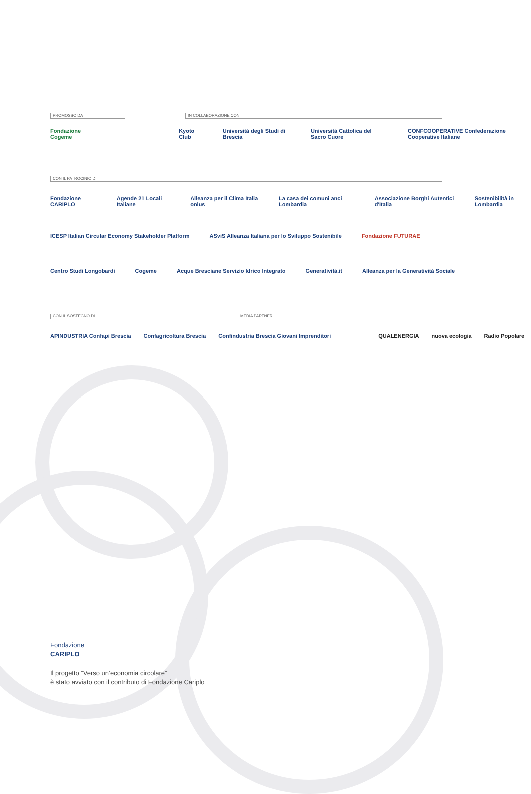PROMOSSO DA IN COLLABORAZIONE CON
Fondazione Cogeme Kyoto Club Università degli Studi di Brescia Università Cattolica del Sacro Cuore CONFCOOPERATIVE Confederazione Cooperative Italiane
CON IL PATROCINIO DI
Fondazione CARIPLO Agende 21 Locali Italiane Alleanza per il Clima Italia onlus La casa dei comuni anci Lombardia Associazione Borghi Autentici d'Italia Sostenibilità in Lombardia
ICESP Italian Circular Economy Stakeholder Platform ASviS Alleanza Italiana per lo Sviluppo Sostenibile Fondazione FUTURAE
Centro Studi Longobardi Cogeme Acque Bresciane Servizio Idrico Integrato Generatività.it Alleanza per la Generatività Sociale
CON IL SOSTEGNO DI MEDIA PARTNER
APINDUSTRIA Confapi Brescia Confagricoltura Brescia Confindustria Brescia Giovani Imprenditori QUALENERGIA nuova ecologia Radio Popolare
Fondazione
CARIPLO
Il progetto “Verso un’economia circolare”
è stato avviato con il contributo di Fondazione Cariplo